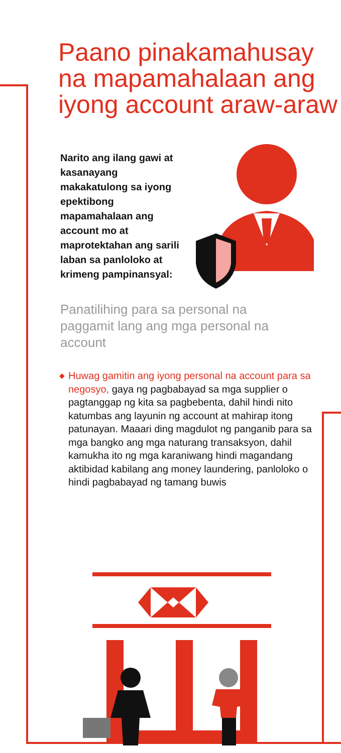Paano pinakamahusay na mapamahalaan ang iyong account araw-araw
Narito ang ilang gawi at kasanayang makakatulong sa iyong epektibong mapamahalaan ang account mo at maprotektahan ang sarili laban sa panloloko at krimeng pampinansyal:
Panatilihing para sa personal na paggamit lang ang mga personal na account
◆ Huwag gamitin ang iyong personal na account para sa negosyo, gaya ng pagbabayad sa mga supplier o pagtanggap ng kita sa pagbebenta, dahil hindi nito katumbas ang layunin ng account at mahirap itong patunayan. Maaari ding magdulot ng panganib para sa mga bangko ang mga naturang transaksyon, dahil kamukha ito ng mga karaniwang hindi magandang aktibidad kabilang ang money laundering, panloloko o hindi pagbabayad ng tamang buwis